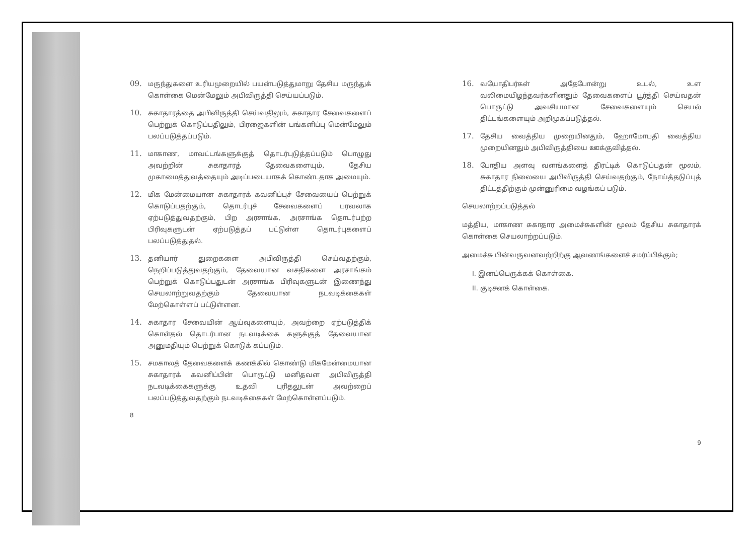09. மருந்துகளை உரியமுறையில் பயன்படுத்துமாறு தேசிய மருந்துக் கொள்கை மென்மேலும் அபிவிருத்தி செய்யப்படும்.
10. சுகாதாரத்தை அபிவிருத்தி செய்வதிலும், சுகாதார சேவைகளைப் பெற்றுக் கொடுப்பதிலும், பிரஜைகளின் பங்களிப்பு மென்மேலும் பலப்படுத்தப்படும்.
11. மாகாண, மாவட்டங்களுக்குத் தொடர்புடுத்தப்படும் பொழுது அவற்றின் சுகாதாரத் தேவைகளையும், தேசிய முகாமைத்துவத்தையும் அடிப்படையாகக் கொண்டதாக அமையும்.
12. மிக மேன்மையான சுகாதாரக் கவனிப்புச் சேவையைப் பெற்றுக் கொடுப்பதற்கும், தொடர்புச் சேவைகளைப் பரவலாக ஏற்படுத்துவதற்கும், பிற அரசாங்க, அரசாங்க தொடர்பற்ற பிரிவுகளுடன் ஏற்படுத்தப் பட்டுள்ள தொடர்புகளைப் பலப்படுத்துதல்.
13. தனியார் துறைகளை அபிவிருத்தி செய்வதற்கும், நெறிப்படுத்துவதற்கும், தேவையான வசதிகளை அரசாங்கம் பெற்றுக் கொடுப்பதுடன் அரசாங்க பிரிவுகளுடன் இணைந்து செயலாற்றுவதற்கும் தேவையான நடவடிக்கைகள் மேற்கொள்ளப் பட்டுள்ளன.
14. சுகாதார சேவையின் ஆய்வுகளையும், அவற்றை ஏற்படுத்திக் கொள்தல் தொடர்பான நடவடிக்கை களுக்குத் தேவையான அனுமதியும் பெற்றுக் கொடுக் கப்படும்.
15. சமகாலத் தேவைகளைக் கணக்கில் கொண்டு மிகமேன்மையான சுகாதாரக் கவனிப்பின் பொருட்டு மனிதவள அபிவிருத்தி நடவடிக்கைகளுக்கு உதவி புரிதலுடன் அவற்றைப் பலப்படுத்துவதற்கும் நடவடிக்கைகள் மேற்கொள்ளப்படும்.
8
16. வயோதிபர்கள் அதேபோன்று உடல், உள வலிமையிழந்தவர்களினதும் தேவைகளைப் பூர்த்தி செய்வதன் பொருட்டு அவசியமான சேவைகளையும் செயல் திட்டங்களையும் அறிமுகப்படுத்தல்.
17. தேசிய வைத்திய முறையினதும், ஹோமோபதி வைத்திய முறையினதும் அபிவிருத்தியை ஊக்குவித்தல்.
18. போதிய அளவு வளங்களைத் திரட்டிக் கொடுப்பதன் மூலம், சுகாதார நிலையை அபிவிருத்தி செய்வதற்கும், நோய்த்தடுப்புத் திட்டத்திற்கும் முன்னுரிமை வழங்கப் படும்.
செயலாற்றப்படுத்தல்
மத்திய, மாகாண சுகாதார அமைச்சுகளின் மூலம் தேசிய சுகாதாரக் கொள்கை செயலாற்றப்படும்.
அமைச்சு பின்வருவனவற்றிற்கு ஆவணங்களைச் சமர்ப்பிக்கும்;
I. இனப்பெருக்கக் கொள்கை.
II. குடிசனக் கொள்கை.
9